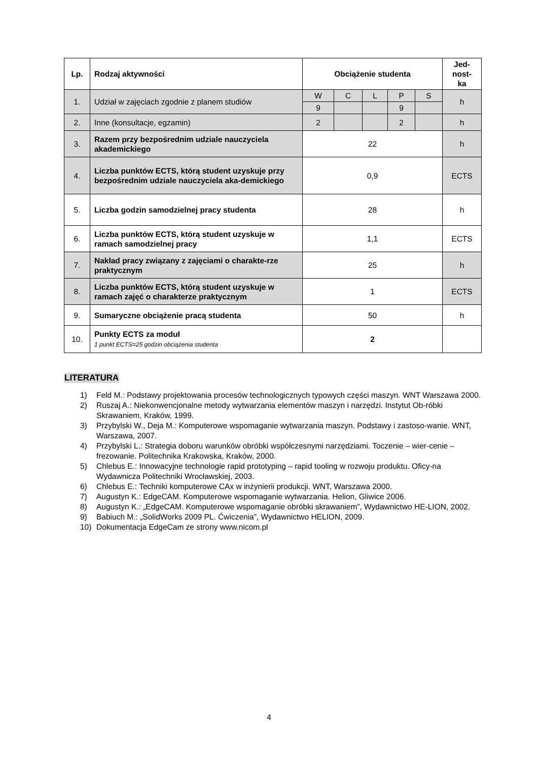| Lp. | Rodzaj aktywności | Obciążenie studenta | | | | | Jed- nost- ka |
| --- | --- | --- | --- | --- | --- | --- | --- |
| 1. | Udział w zajęciach zgodnie z planem studiów | W | C | L | P | S | h |
| | | 9 | | | 9 | | |
| 2. | Inne (konsultacje, egzamin) | 2 | | | 2 | | h |
| 3. | Razem przy bezpośrednim udziale nauczyciela akademickiego | 22 | | | | | h |
| 4. | Liczba punktów ECTS, którą student uzyskuje przy bezpośrednim udziale nauczyciela aka-demickiego | 0,9 | | | | | ECTS |
| 5. | Liczba godzin samodzielnej pracy studenta | 28 | | | | | h |
| 6. | Liczba punktów ECTS, którą student uzyskuje w ramach samodzielnej pracy | 1,1 | | | | | ECTS |
| 7. | Nakład pracy związany z zajęciami o charakte-rze praktycznym | 25 | | | | | h |
| 8. | Liczba punktów ECTS, którą student uzyskuje w ramach zajęć o charakterze praktycznym | 1 | | | | | ECTS |
| 9. | Sumaryczne obciążenie pracą studenta | 50 | | | | | h |
| 10. | Punkty ECTS za moduł 1 punkt ECTS=25 godzin obciążenia studenta | 2 | | | | | |
LITERATURA
1) Feld M.: Podstawy projektowania procesów technologicznych typowych części maszyn. WNT Warszawa 2000.
2) Ruszaj A.: Niekonwencjonalne metody wytwarzania elementów maszyn i narzędzi. Instytut Ob-róbki Skrawaniem, Kraków, 1999.
3) Przybylski W., Deja M.: Komputerowe wspomaganie wytwarzania maszyn. Podstawy i zastoso-wanie. WNT, Warszawa, 2007.
4) Przybylski L.: Strategia doboru warunków obróbki współczesnymi narzędziami. Toczenie – wier-cenie – frezowanie. Politechnika Krakowska, Kraków, 2000.
5) Chlebus E.: Innowacyjne technologie rapid prototyping – rapid tooling w rozwoju produktu. Oficy-na Wydawnicza Politechniki Wrocławskiej, 2003.
6) Chlebus E.: Techniki komputerowe CAx w inżynierii produkcji. WNT, Warszawa 2000.
7) Augustyn K.: EdgeCAM. Komputerowe wspomaganie wytwarzania. Helion, Gliwice 2006.
8) Augustyn K.: „EdgeCAM. Komputerowe wspomaganie obróbki skrawaniem”, Wydawnictwo HE-LION, 2002.
9) Babiuch M.: „SolidWorks 2009 PL. Ćwiczenia”, Wydawnictwo HELION, 2009.
10) Dokumentacja EdgeCam ze strony www.nicom.pl
4